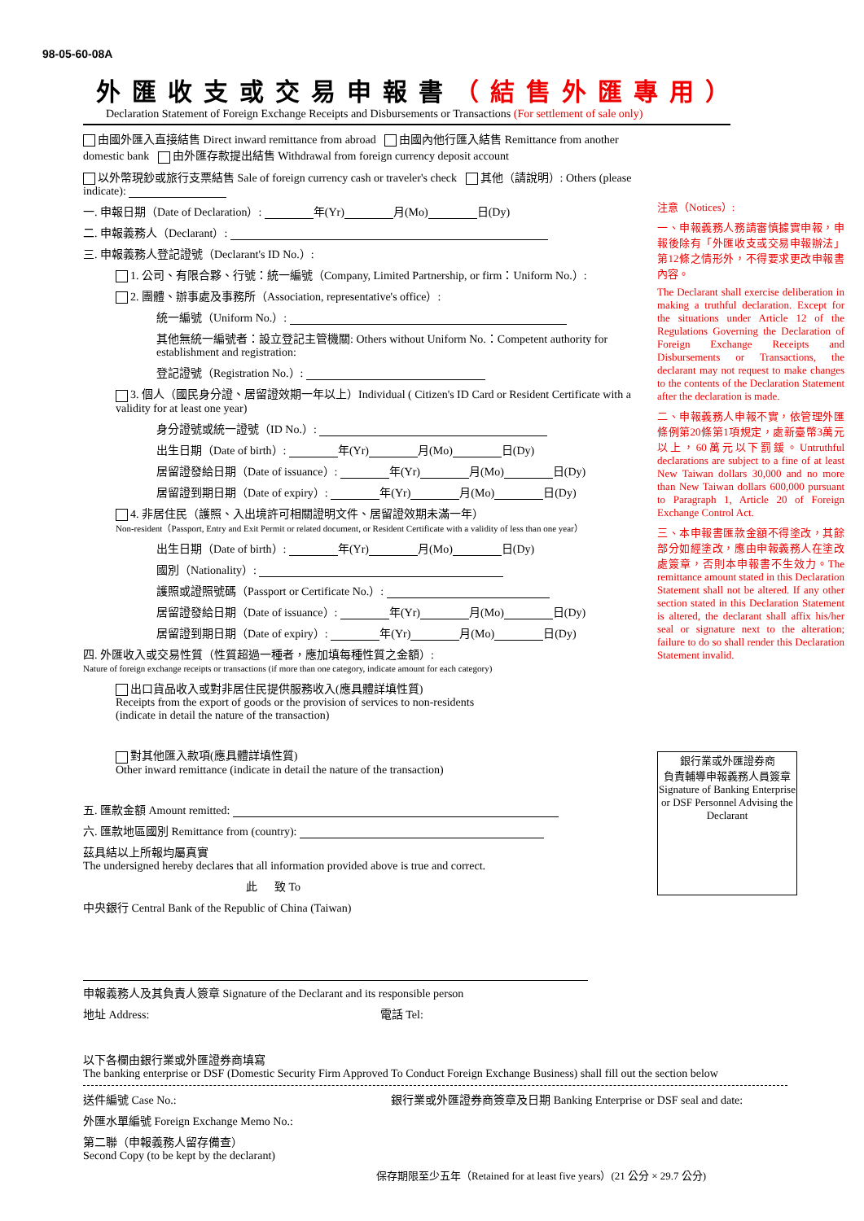98-05-60-08A
外匯收支或交易申報書（結售外匯專用）
Declaration Statement of Foreign Exchange Receipts and Disbursements or Transactions (For settlement of sale only)
由國外匯入直接結售 Direct inward remittance from abroad 由國內他行匯入結售 Remittance from another domestic bank 由外匯存款提出結售 Withdrawal from foreign currency deposit account
以外幣現鈔或旅行支票結售 Sale of foreign currency cash or traveler's check 其他（請說明）: Others (please indicate):
一. 申報日期（Date of Declaration）: 年(Yr) 月(Mo) 日(Dy)
二. 申報義務人（Declarant）:
三. 申報義務人登記證號（Declarant's ID No.）:
1. 公司、有限合夥、行號：統一編號（Company, Limited Partnership, or firm：Uniform No.）:
2. 團體、辦事處及事務所（Association, representative's office）:
統一編號（Uniform No.）:
其他無統一編號者：設立登記主管機關: Others without Uniform No.：Competent authority for establishment and registration:
登記證號（Registration No.）:
3. 個人（國民身分證、居留證效期一年以上）Individual ( Citizen's ID Card or Resident Certificate with a validity for at least one year)
身分證號或統一證號（ID No.）:
出生日期（Date of birth）: 年(Yr) 月(Mo) 日(Dy)
居留證發給日期（Date of issuance）: 年(Yr) 月(Mo) 日(Dy)
居留證到期日期（Date of expiry）: 年(Yr) 月(Mo) 日(Dy)
4. 非居住民（護照、入出境許可相關證明文件、居留證效期未滿一年）
Non-resident（Passport, Entry and Exit Permit or related document, or Resident Certificate with a validity of less than one year）
出生日期（Date of birth）: 年(Yr) 月(Mo) 日(Dy)
國別（Nationality）:
護照或證照號碼（Passport or Certificate No.）:
居留證發給日期（Date of issuance）: 年(Yr) 月(Mo) 日(Dy)
居留證到期日期（Date of expiry）: 年(Yr) 月(Mo) 日(Dy)
四. 外匯收入或交易性質（性質超過一種者，應加填每種性質之金額）:
Nature of foreign exchange receipts or transactions (if more than one category, indicate amount for each category)
出口貨品收入或對非居住民提供服務收入(應具體詳填性質)
Receipts from the export of goods or the provision of services to non-residents
(indicate in detail the nature of the transaction)
對其他匯入款項(應具體詳填性質)
Other inward remittance (indicate in detail the nature of the transaction)
五. 匯款金額 Amount remitted:
六. 匯款地區國別 Remittance from (country):
茲具結以上所報均屬真實
The undersigned hereby declares that all information provided above is true and correct.
此 致 To
中央銀行 Central Bank of the Republic of China (Taiwan)
申報義務人及其負責人簽章 Signature of the Declarant and its responsible person
地址 Address: 電話 Tel:
注意（Notices）:
一、申報義務人務請審慎據實申報，申報後除有「外匯收支或交易申報辦法」第12條之情形外，不得要求更改申報書內容。
The Declarant shall exercise deliberation in making a truthful declaration. Except for the situations under Article 12 of the Regulations Governing the Declaration of Foreign Exchange Receipts and Disbursements or Transactions, the declarant may not request to make changes to the contents of the Declaration Statement after the declaration is made.
二、申報義務人申報不實，依管理外匯條例第20條第1項規定，處新臺幣3萬元以上，60萬元以下罰鍰。Untruthful declarations are subject to a fine of at least New Taiwan dollars 30,000 and no more than New Taiwan dollars 600,000 pursuant to Paragraph 1, Article 20 of Foreign Exchange Control Act.
三、本申報書匯款金額不得塗改，其餘部分如經塗改，應由申報義務人在塗改處簽章，否則本申報書不生效力。The remittance amount stated in this Declaration Statement shall not be altered. If any other section stated in this Declaration Statement is altered, the declarant shall affix his/her seal or signature next to the alteration; failure to do so shall render this Declaration Statement invalid.
銀行業或外匯證券商
負責輔導申報義務人員簽章
Signature of Banking Enterprise or DSF Personnel Advising the Declarant
以下各欄由銀行業或外匯證券商填寫
The banking enterprise or DSF (Domestic Security Firm Approved To Conduct Foreign Exchange Business) shall fill out the section below
送件編號 Case No.: 銀行業或外匯證券商簽章及日期 Banking Enterprise or DSF seal and date:
外匯水單編號 Foreign Exchange Memo No.:
第二聯（申報義務人留存備查）
Second Copy (to be kept by the declarant)
保存期限至少五年（Retained for at least five years）(21 公分 × 29.7 公分)